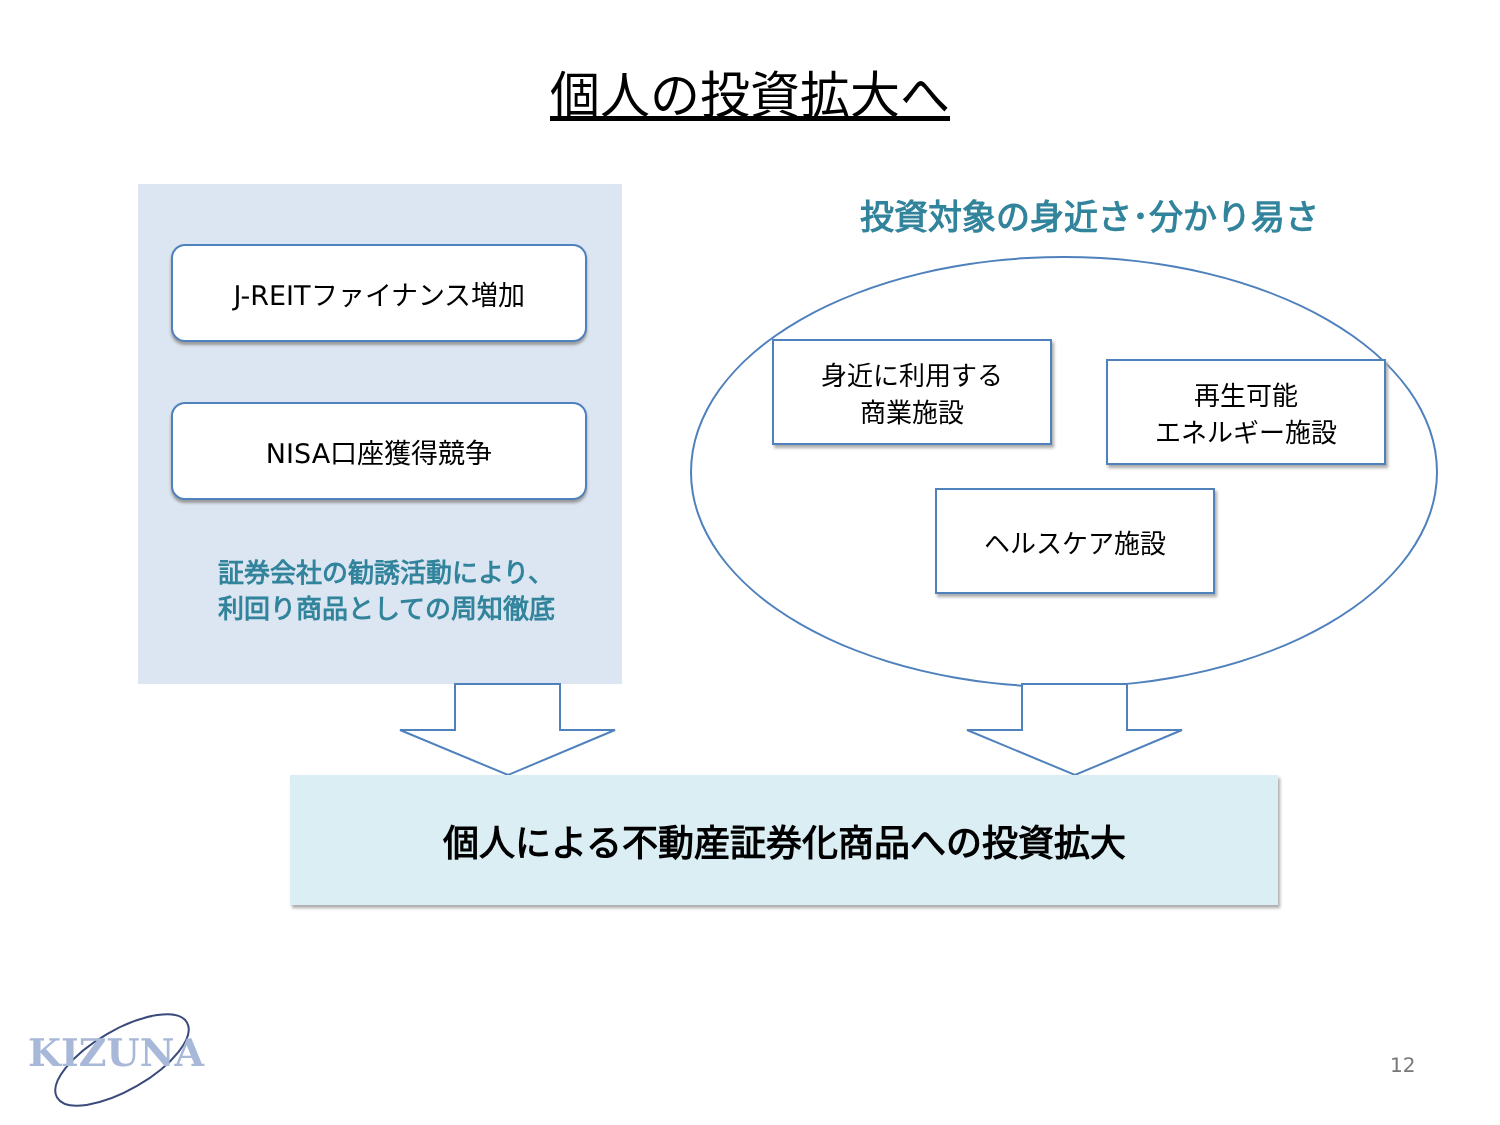個人の投資拡大へ
J-REITファイナンス増加
NISA口座獲得競争
証券会社の勧誘活動により、
利回り商品としての周知徹底
投資対象の身近さ･分かり易さ
身近に利用する
商業施設
再生可能
エネルギー施設
ヘルスケア施設
個人による不動産証券化商品への投資拡大
KIZUNA 12